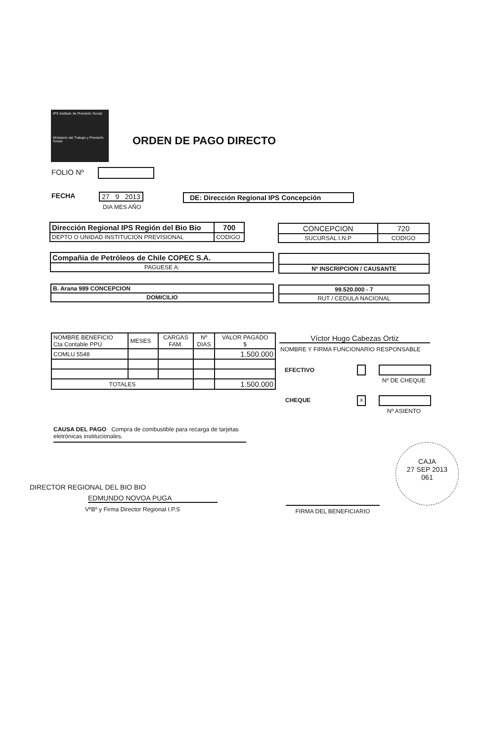IPS Instituto de Previsión Social
Ministerio del Trabajo y Previsión Social
ORDEN DE PAGO DIRECTO
FOLIO Nº
FECHA 27 9 2013
DIA MES AÑO
DE: Dirección Regional IPS Concepción
| Dirección Regional IPS Región del Bio Bio | 700 |
| DEPTO O UNIDAD INSTITUCION PREVISIONAL | CODIGO |
| CONCEPCION | 720 |
| SUCURSAL I.N.P | CODIGO |
| Compañia de Petróleos de Chile COPEC S.A. |
| PAGUESE A: |
| Nº INSCRIPCION / CAUSANTE |
| B. Arana 989 CONCEPCION |
| DOMICILIO |
| 99.520.000 - 7 |
| RUT / CEDULA NACIONAL |
| NOMBRE BENEFICIO Cta Contable PPU | MESES | CARGAS FAM. | Nº DIAS | VALOR PAGADO $ |
| COMLU 5548 | | | | 1.500.000 |
| TOTALES | | | | 1.500.000 |
Víctor Hugo Cabezas Ortiz
NOMBRE Y FIRMA FUNCIONARIO RESPONSABLE
EFECTIVO
Nº DE CHEQUE
CHEQUE x
Nº ASIENTO
CAUSA DEL PAGO Compra de combustible para recarga de tarjetas eletrónicas institucionales.
EDMUNDO NOVOA PUGA
VºBº y Firma Director Regional I.P.S
DIRECTOR REGIONAL DEL BIO BIO
FIRMA DEL BENEFICIARIO
CAJA
27 SEP 2013
061